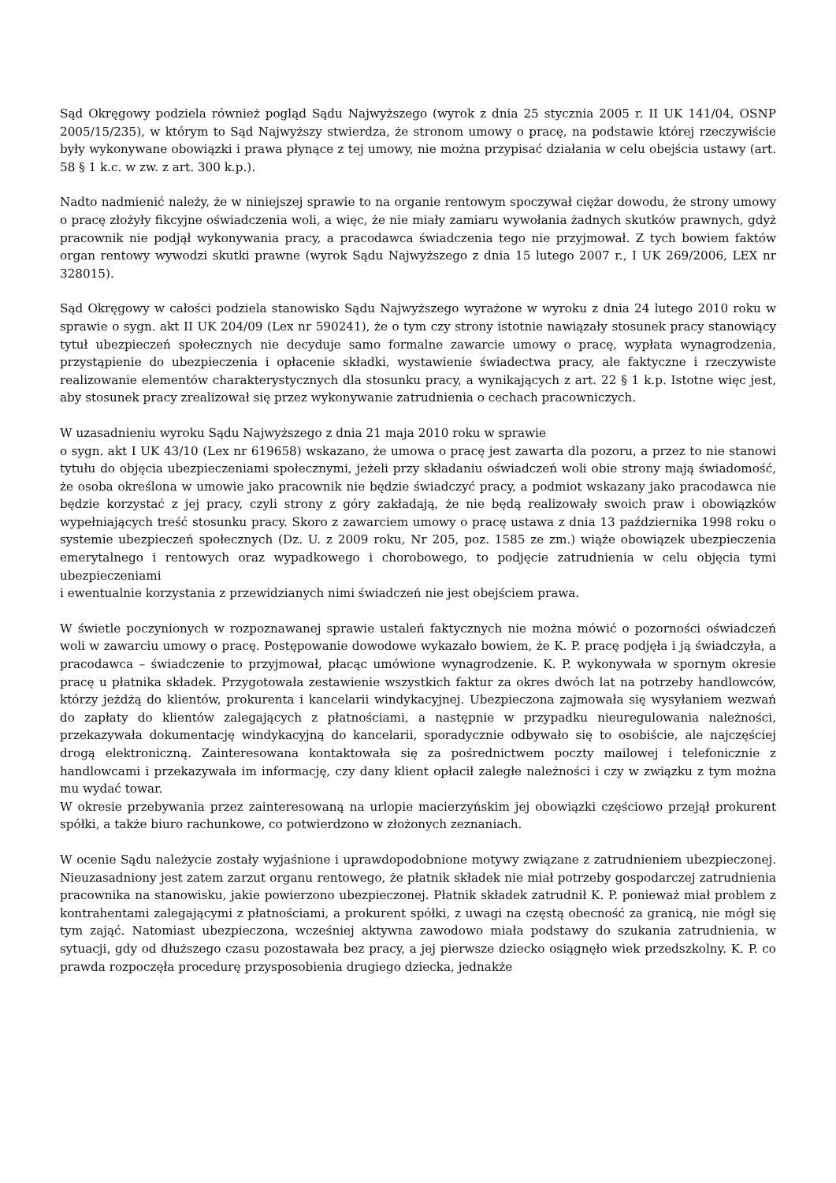Sąd Okręgowy podziela również pogląd Sądu Najwyższego (wyrok z dnia 25 stycznia 2005 r. II UK 141/04, OSNP 2005/15/235), w którym to Sąd Najwyższy stwierdza, że stronom umowy o pracę, na podstawie której rzeczywiście były wykonywane obowiązki i prawa płynące z tej umowy, nie można przypisać działania w celu obejścia ustawy (art. 58 § 1 k.c. w zw. z art. 300 k.p.).
Nadto nadmienić należy, że w niniejszej sprawie to na organie rentowym spoczywał ciężar dowodu, że strony umowy o pracę złożyły fikcyjne oświadczenia woli, a więc, że nie miały zamiaru wywołania żadnych skutków prawnych, gdyż pracownik nie podjął wykonywania pracy, a pracodawca świadczenia tego nie przyjmował. Z tych bowiem faktów organ rentowy wywodzi skutki prawne (wyrok Sądu Najwyższego z dnia 15 lutego 2007 r., I UK 269/2006, LEX nr 328015).
Sąd Okręgowy w całości podziela stanowisko Sądu Najwyższego wyrażone w wyroku z dnia 24 lutego 2010 roku w sprawie o sygn. akt II UK 204/09 (Lex nr 590241), że o tym czy strony istotnie nawiązały stosunek pracy stanowiący tytuł ubezpieczeń społecznych nie decyduje samo formalne zawarcie umowy o pracę, wypłata wynagrodzenia, przystąpienie do ubezpieczenia i opłacenie składki, wystawienie świadectwa pracy, ale faktyczne i rzeczywiste realizowanie elementów charakterystycznych dla stosunku pracy, a wynikających z art. 22 § 1 k.p. Istotne więc jest, aby stosunek pracy zrealizował się przez wykonywanie zatrudnienia o cechach pracowniczych.
W uzasadnieniu wyroku Sądu Najwyższego z dnia 21 maja 2010 roku w sprawie
o sygn. akt I UK 43/10 (Lex nr 619658) wskazano, że umowa o pracę jest zawarta dla pozoru, a przez to nie stanowi tytułu do objęcia ubezpieczeniami społecznymi, jeżeli przy składaniu oświadczeń woli obie strony mają świadomość, że osoba określona w umowie jako pracownik nie będzie świadczyć pracy, a podmiot wskazany jako pracodawca nie będzie korzystać z jej pracy, czyli strony z góry zakładają, że nie będą realizowały swoich praw i obowiązków wypełniających treść stosunku pracy. Skoro z zawarciem umowy o pracę ustawa z dnia 13 października 1998 roku o systemie ubezpieczeń społecznych (Dz. U. z 2009 roku, Nr 205, poz. 1585 ze zm.) wiąże obowiązek ubezpieczenia emerytalnego i rentowych oraz wypadkowego i chorobowego, to podjęcie zatrudnienia w celu objęcia tymi ubezpieczeniami
i ewentualnie korzystania z przewidzianych nimi świadczeń nie jest obejściem prawa.
W świetle poczynionych w rozpoznawanej sprawie ustaleń faktycznych nie można mówić o pozorności oświadczeń woli w zawarciu umowy o pracę. Postępowanie dowodowe wykazało bowiem, że K. P. pracę podjęła i ją świadczyła, a pracodawca – świadczenie to przyjmował, płacąc umówione wynagrodzenie. K. P. wykonywała w spornym okresie pracę u płatnika składek. Przygotowała zestawienie wszystkich faktur za okres dwóch lat na potrzeby handlowców, którzy jeżdżą do klientów, prokurenta i kancelarii windykacyjnej. Ubezpieczona zajmowała się wysyłaniem wezwań do zapłaty do klientów zalegających z płatnościami, a następnie w przypadku nieuregulowania należności, przekazywała dokumentację windykacyjną do kancelarii, sporadycznie odbywało się to osobiście, ale najczęściej drogą elektroniczną. Zainteresowana kontaktowała się za pośrednictwem poczty mailowej i telefonicznie z handlowcami i przekazywała im informację, czy dany klient opłacił zaległe należności i czy w związku z tym można mu wydać towar.
W okresie przebywania przez zainteresowaną na urlopie macierzyńskim jej obowiązki częściowo przejął prokurent spółki, a także biuro rachunkowe, co potwierdzono w złożonych zeznaniach.
W ocenie Sądu należycie zostały wyjaśnione i uprawdopodobnione motywy związane z zatrudnieniem ubezpieczonej. Nieuzasadniony jest zatem zarzut organu rentowego, że płatnik składek nie miał potrzeby gospodarczej zatrudnienia pracownika na stanowisku, jakie powierzono ubezpieczonej. Płatnik składek zatrudnił K. P. ponieważ miał problem z kontrahentami zalegającymi z płatnościami, a prokurent spółki, z uwagi na częstą obecność za granicą, nie mógł się tym zająć. Natomiast ubezpieczona, wcześniej aktywna zawodowo miała podstawy do szukania zatrudnienia, w sytuacji, gdy od dłuższego czasu pozostawała bez pracy, a jej pierwsze dziecko osiągnęło wiek przedszkolny. K. P. co prawda rozpoczęła procedurę przysposobienia drugiego dziecka, jednakże